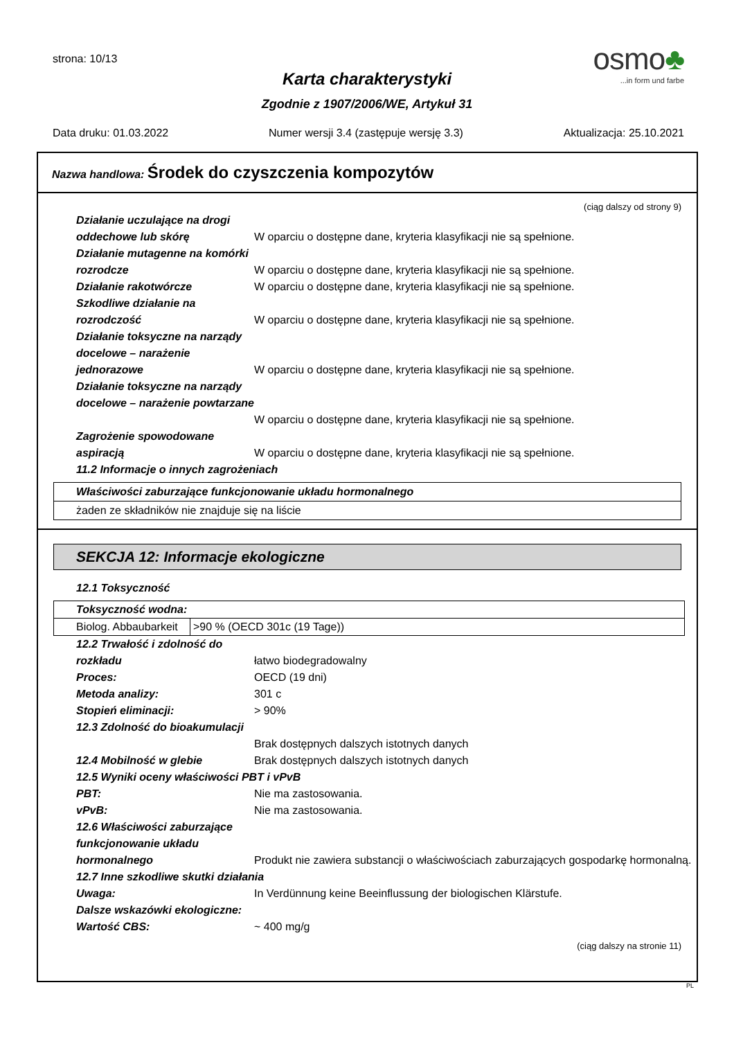strona: 10/13
osmo♣
...in form und farbe
Karta charakterystyki
Zgodnie z 1907/2006/WE, Artykuł 31
Data druku: 01.03.2022 Numer wersji 3.4 (zastępuje wersję 3.3) Aktualizacja: 25.10.2021
Nazwa handlowa: Środek do czyszczenia kompozytów
(ciąg dalszy od strony 9)
Działanie uczulające na drogi oddechowe lub skórę
W oparciu o dostępne dane, kryteria klasyfikacji nie są spełnione.
Działanie mutagenne na komórki rozrodcze
W oparciu o dostępne dane, kryteria klasyfikacji nie są spełnione.
Działanie rakotwórcze W oparciu o dostępne dane, kryteria klasyfikacji nie są spełnione.
Szkodliwe działanie na rozrodczość
W oparciu o dostępne dane, kryteria klasyfikacji nie są spełnione.
Działanie toksyczne na narządy docelowe – narażenie jednorazowe
W oparciu o dostępne dane, kryteria klasyfikacji nie są spełnione.
Działanie toksyczne na narządy docelowe – narażenie powtarzane
W oparciu o dostępne dane, kryteria klasyfikacji nie są spełnione.
Zagrożenie spowodowane aspiracją
W oparciu o dostępne dane, kryteria klasyfikacji nie są spełnione.
11.2 Informacje o innych zagrożeniach
Właściwości zaburzające funkcjonowanie układu hormonalnego
żaden ze składników nie znajduje się na liście
SEKCJA 12: Informacje ekologiczne
12.1 Toksyczność
| Toksyczność wodna: | |
| --- | --- |
| Biolog. Abbaubarkeit | >90 % (OECD 301c (19 Tage)) |
12.2 Trwałość i zdolność do rozkładu
łatwo biodegradowalny
Proces: OECD (19 dni)
Metoda analizy: 301 c
Stopień eliminacji: > 90%
12.3 Zdolność do bioakumulacji
Brak dostępnych dalszych istotnych danych
12.4 Mobilność w glebie Brak dostępnych dalszych istotnych danych
12.5 Wyniki oceny właściwości PBT i vPvB
PBT: Nie ma zastosowania.
vPvB: Nie ma zastosowania.
12.6 Właściwości zaburzające funkcjonowanie układu hormonalnego
Produkt nie zawiera substancji o właściwościach zaburzających gospodarkę hormonalną.
12.7 Inne szkodliwe skutki działania
Uwaga: In Verdünnung keine Beeinflussung der biologischen Klärstufe.
Dalsze wskazówki ekologiczne:
Wartość CBS: ~ 400 mg/g
(ciąg dalszy na stronie 11)
PL